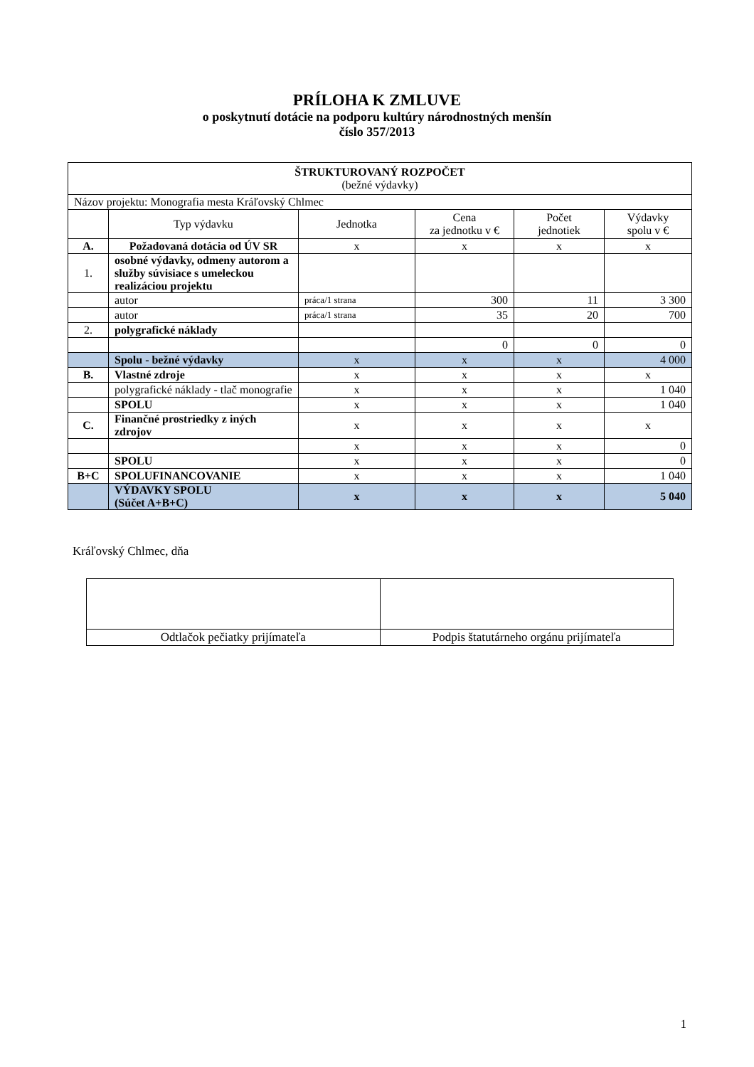PRÍLOHA K ZMLUVE
o poskytnutí dotácie na podporu kultúry národnostných menšín
číslo 357/2013
| ŠTRUKTUROVANÝ ROZPOČET (bežné výdavky) | | | | | |
| Názov projektu: Monografia mesta Kráľovský Chlmec | | | | | |
| | Typ výdavku | Jednotka | Cena za jednotku v € | Počet jednotiek | Výdavky spolu v € |
| A. | Požadovaná dotácia od ÚV SR | x | x | x | x |
| 1. | osobné výdavky, odmeny autorom a služby súvisiace s umeleckou realizáciou projektu | | | | |
| | autor | práca/1 strana | 300 | 11 | 3 300 |
| | autor | práca/1 strana | 35 | 20 | 700 |
| 2. | polygrafické náklady | | | | |
| | | | 0 | 0 | 0 |
| | Spolu - bežné výdavky | x | x | x | 4 000 |
| B. | Vlastné zdroje | x | x | x | x |
| | polygrafické náklady - tlač monografie | x | x | x | 1 040 |
| | SPOLU | x | x | x | 1 040 |
| C. | Finančné prostriedky z iných zdrojov | x | x | x | x |
| | | x | x | x | 0 |
| | SPOLU | x | x | x | 0 |
| B+C | SPOLUFINANCOVANIE | x | x | x | 1 040 |
| | VÝDAVKY SPOLU (Súčet A+B+C) | x | x | x | 5 040 |
Kráľovský Chlmec, dňa
| Odtlačok pečiatky prijímateľa | Podpis štatutárneho orgánu prijímateľa |
1